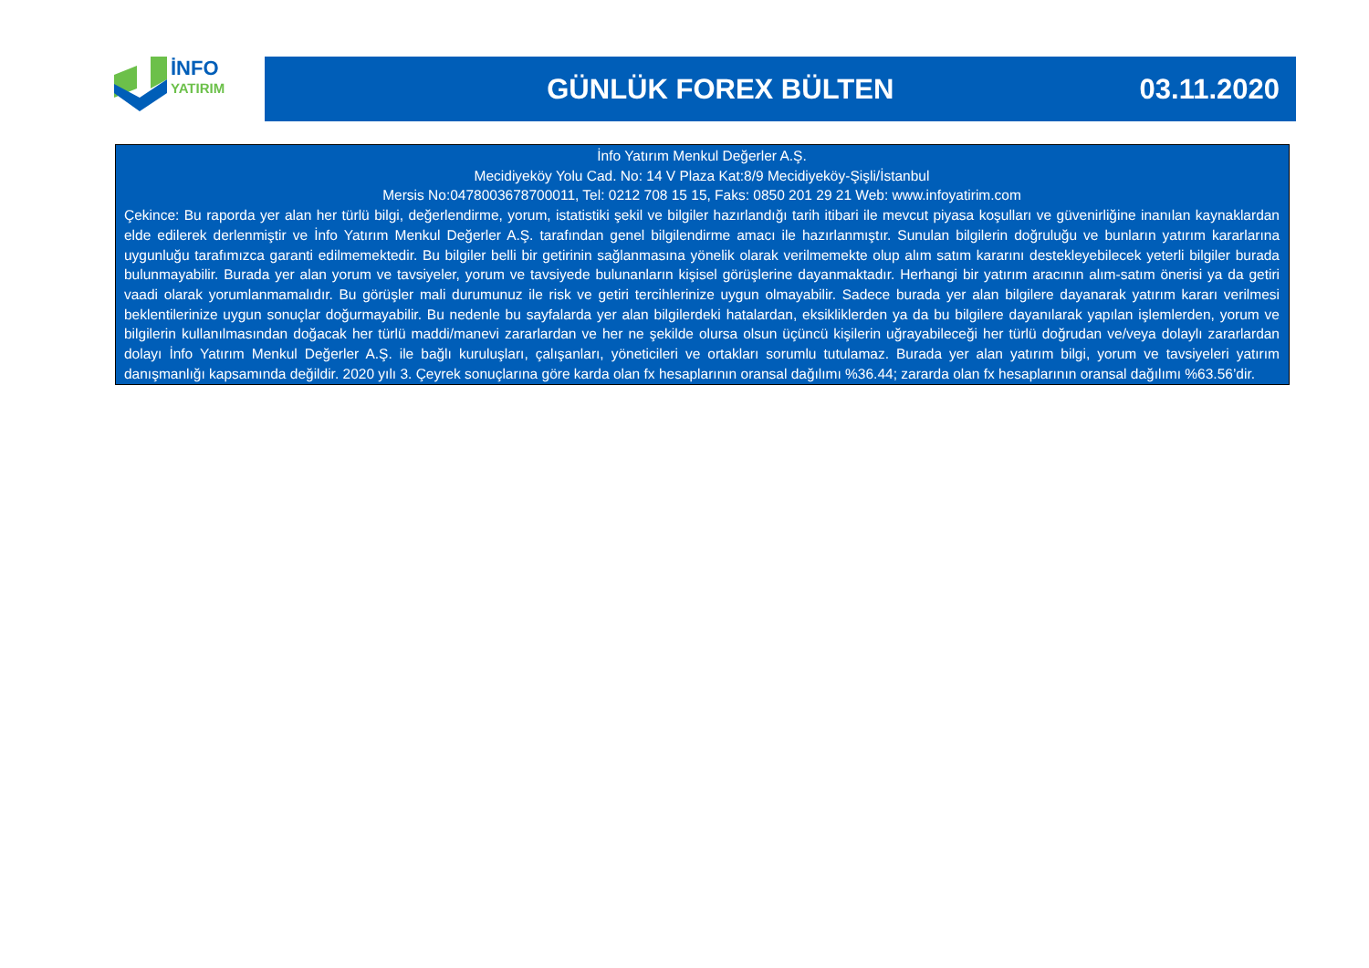İNFO
YATIRIM
GÜNLÜK FOREX BÜLTEN 03.11.2020
İnfo Yatırım Menkul Değerler A.Ş.
Mecidiyeköy Yolu Cad. No: 14 V Plaza Kat:8/9 Mecidiyeköy-Şişli/İstanbul
Mersis No:0478003678700011, Tel: 0212 708 15 15, Faks: 0850 201 29 21 Web: www.infoyatirim.com
Çekince: Bu raporda yer alan her türlü bilgi, değerlendirme, yorum, istatistiki şekil ve bilgiler hazırlandığı tarih itibari ile mevcut piyasa koşulları ve güvenirliğine inanılan kaynaklardan elde edilerek derlenmiştir ve İnfo Yatırım Menkul Değerler A.Ş. tarafından genel bilgilendirme amacı ile hazırlanmıştır. Sunulan bilgilerin doğruluğu ve bunların yatırım kararlarına uygunluğu tarafımızca garanti edilmemektedir. Bu bilgiler belli bir getirinin sağlanmasına yönelik olarak verilmemekte olup alım satım kararını destekleyebilecek yeterli bilgiler burada bulunmayabilir. Burada yer alan yorum ve tavsiyeler, yorum ve tavsiyede bulunanların kişisel görüşlerine dayanmaktadır. Herhangi bir yatırım aracının alım-satım önerisi ya da getiri vaadi olarak yorumlanmamalıdır. Bu görüşler mali durumunuz ile risk ve getiri tercihlerinize uygun olmayabilir. Sadece burada yer alan bilgilere dayanarak yatırım kararı verilmesi beklentilerinize uygun sonuçlar doğurmayabilir. Bu nedenle bu sayfalarda yer alan bilgilerdeki hatalardan, eksikliklerden ya da bu bilgilere dayanılarak yapılan işlemlerden, yorum ve bilgilerin kullanılmasından doğacak her türlü maddi/manevi zararlardan ve her ne şekilde olursa olsun üçüncü kişilerin uğrayabileceği her türlü doğrudan ve/veya dolaylı zararlardan dolayı İnfo Yatırım Menkul Değerler A.Ş. ile bağlı kuruluşları, çalışanları, yöneticileri ve ortakları sorumlu tutulamaz. Burada yer alan yatırım bilgi, yorum ve tavsiyeleri yatırım danışmanlığı kapsamında değildir. 2020 yılı 3. Çeyrek sonuçlarına göre karda olan fx hesaplarının oransal dağılımı %36.44; zararda olan fx hesaplarının oransal dağılımı %63.56’dir.